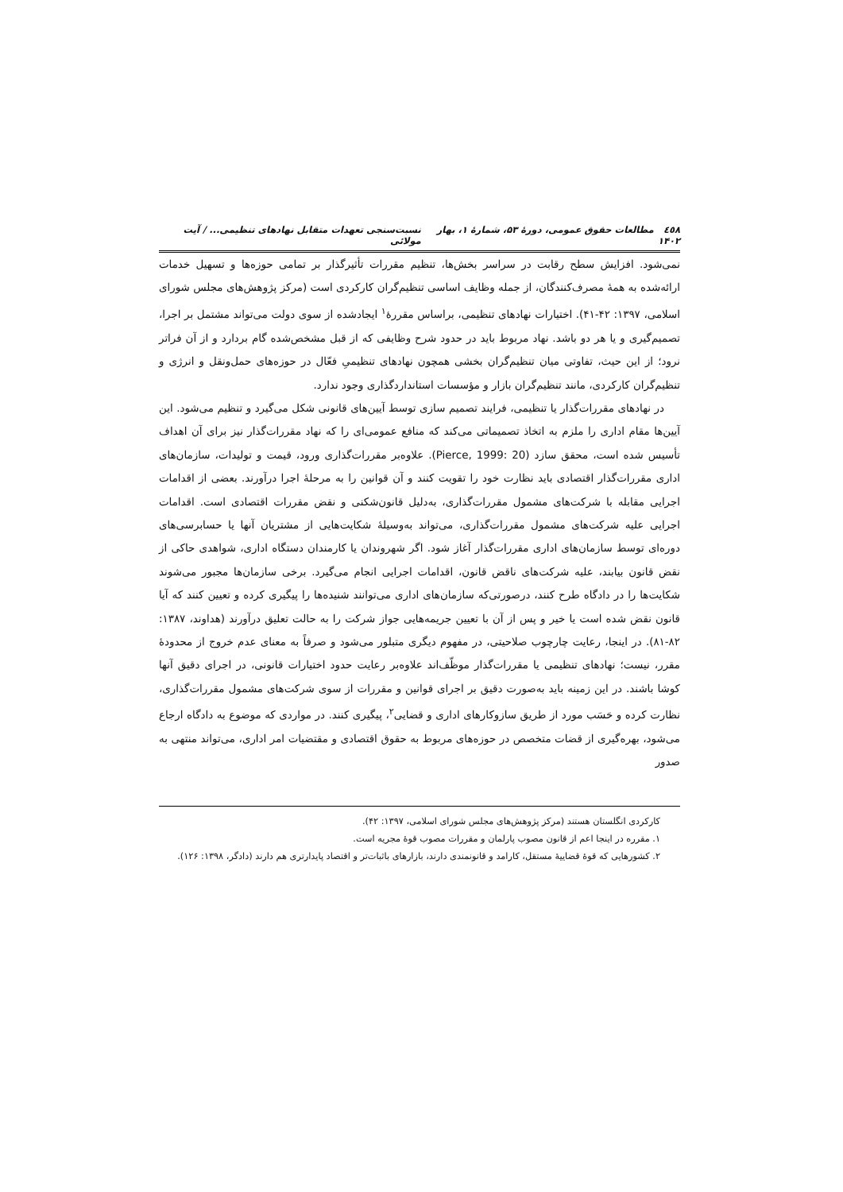٤٥٨ مطالعات حقوق عمومی، دورۀ ۵۳، شمارۀ ۱، بهار ۱۴۰۲ نسبت‌سنجی تعهدات متقابل نهادهای تنظیمی... / آیت مولائی
نمی‌شود. افزایش سطح رقابت در سراسر بخش‌ها، تنظیم مقررات تأثیرگذار بر تمامی حوزه‌ها و تسهیل خدمات ارائه‌شده به همۀ مصرف‌کنندگان، از جمله وظایف اساسی تنظیم‌گران کارکردی است (مرکز پژوهش‌های مجلس شورای اسلامی، ۱۳۹۷: ۴۲-۴۱). اختیارات نهادهای تنظیمی، براساس مقررۀ<sup>۱</sup> ایجادشده از سوی دولت می‌تواند مشتمل بر اجرا، تصمیم‌گیری و یا هر دو باشد. نهاد مربوط باید در حدود شرح وظایفی که از قبل مشخص‌شده گام بردارد و از آن فراتر نرود؛ از این حیث، تفاوتی میان تنظیم‌گران بخشی همچون نهادهای تنظیمیِ فعّال در حوزه‌های حمل‌ونقل و انرژی و تنظیم‌گران کارکردی، مانند تنظیم‌گران بازار و مؤسسات استانداردگذاری وجود ندارد.
در نهادهای مقررات‌گذار یا تنظیمی، فرایند تصمیم سازی توسط آیین‌های قانونی شکل می‌گیرد و تنظیم می‌شود. این آیین‌ها مقام اداری را ملزم به اتخاذ تصمیماتی می‌کند که منافع عمومی‌ای را که نهاد مقررات‌گذار نیز برای آن اهداف تأسیس شده است، محقق سازد (Pierce, 1999: 20). علاوه‌بر مقررات‌گذاری ورود، قیمت و تولیدات، سازمان‌های اداری مقررات‌گذار اقتصادی باید نظارت خود را تقویت کنند و آن قوانین را به مرحلۀ اجرا درآورند. بعضی از اقدامات اجرایی مقابله با شرکت‌های مشمول مقررات‌گذاری، به‌دلیل قانون‌شکنی و نقض مقررات اقتصادی است. اقدامات اجرایی علیه شرکت‌های مشمول مقررات‌گذاری، می‌تواند به‌وسیلۀ شکایت‌هایی از مشتریان آنها یا حسابرسی‌های دوره‌ای توسط سازمان‌های اداری مقررات‌گذار آغاز شود. اگر شهروندان یا کارمندان دستگاه اداری، شواهدی حاکی از نقض قانون بیابند، علیه شرکت‌های ناقض قانون، اقدامات اجرایی انجام می‌گیرد. برخی سازمان‌ها مجبور می‌شوند شکایت‌ها را در دادگاه طرح کنند، درصورتی‌که سازمان‌های اداری می‌توانند شنیده‌ها را پیگیری کرده و تعیین کنند که آیا قانون نقض شده است یا خیر و پس از آن با تعیین جریمه‌هایی جواز شرکت را به حالت تعلیق درآورند (هداوند، ۱۳۸۷: ۸۲-۸۱). در اینجا، رعایت چارچوب صلاحیتی، در مفهوم دیگری متبلور می‌شود و صرفاً به معنای عدم خروج از محدودۀ مقرر، نیست؛ نهادهای تنظیمی یا مقررات‌گذار موظّف‌اند علاوه‌بر رعایت حدود اختیارات قانونی، در اجرای دقیق آنها کوشا باشند. در این زمینه باید به‌صورت دقیق بر اجرای قوانین و مقررات از سوی شرکت‌های مشمول مقررات‌گذاری، نظارت کرده و حَسَب مورد از طریق سازوکارهای اداری و قضایی<sup>۲</sup>، پیگیری کنند. در مواردی که موضوع به دادگاه ارجاع می‌شود، بهره‌گیری از قضات متخصص در حوزه‌های مربوط به حقوق اقتصادی و مقتضیات امر اداری، می‌تواند منتهی به صدور
کارکردی انگلستان هستند (مرکز پژوهش‌های مجلس شورای اسلامی، ۱۳۹۷: ۴۲).
۱. مقرره در اینجا اعم از قانون مصوب پارلمان و مقررات مصوب قوۀ مجریه است.
۲. کشورهایی که قوۀ قضاییۀ مستقل، کارامد و قانونمندی دارند، بازارهای باثبات‌تر و اقتصاد پایدارتری هم دارند (دادگر، ۱۳۹۸: ۱۲۶).